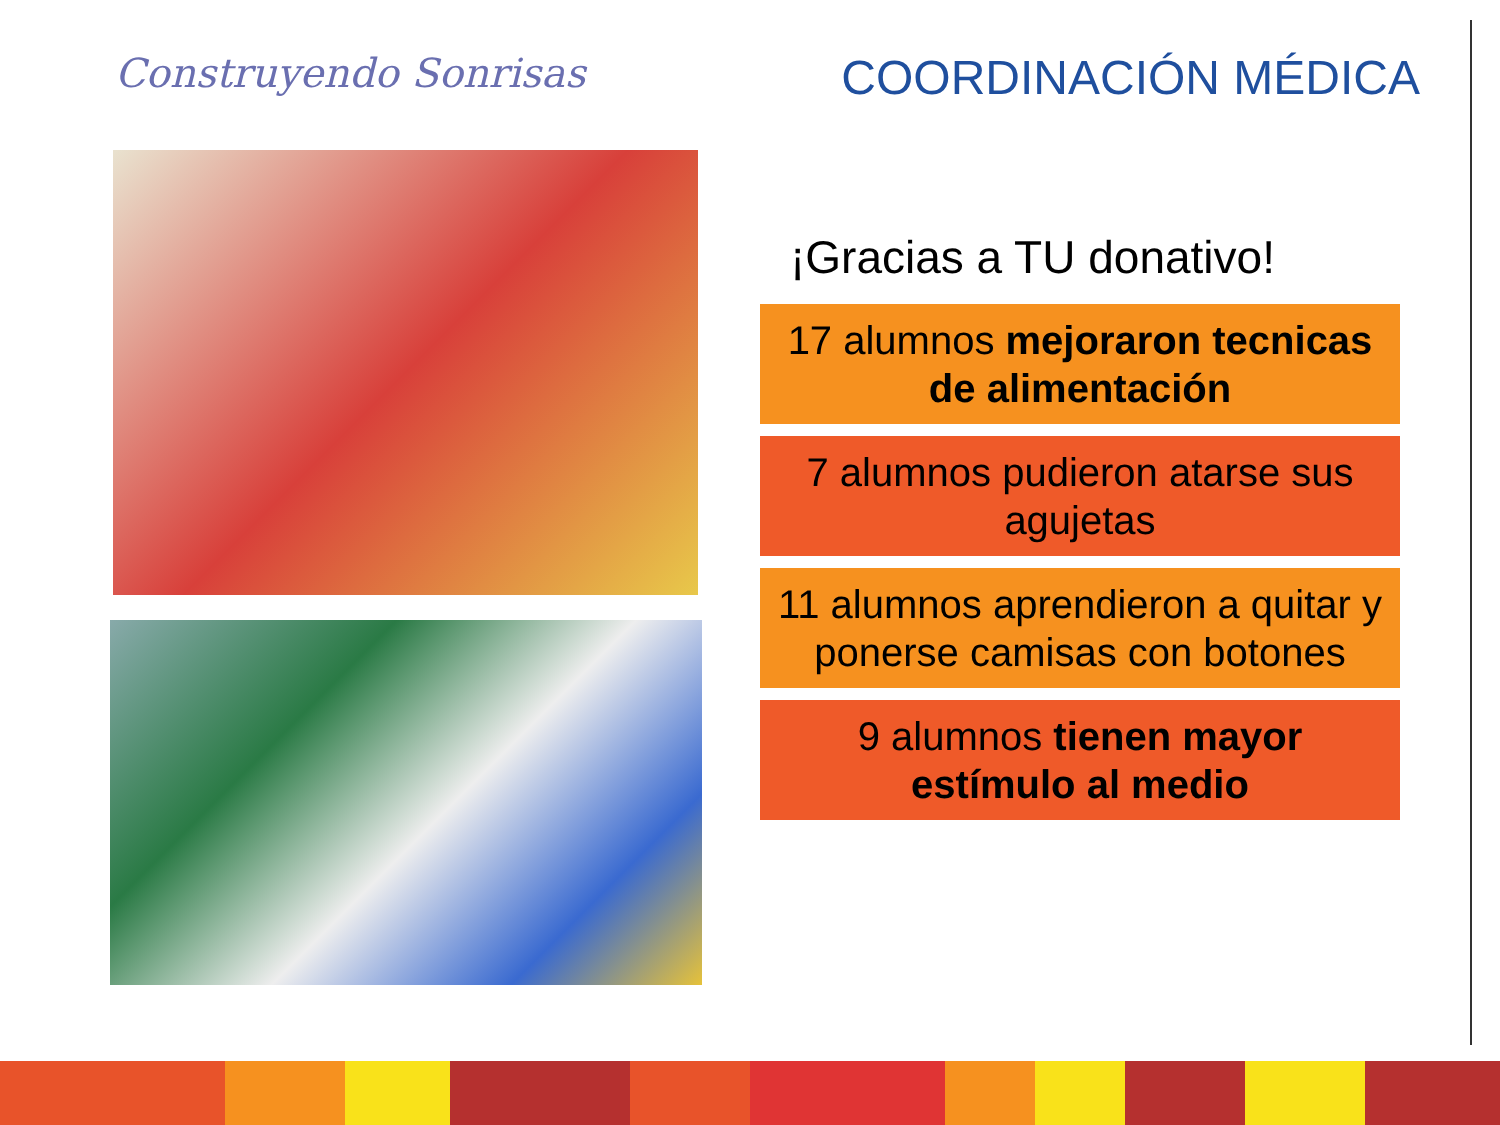Construyendo Sonrisas
COORDINACIÓN MÉDICA
¡Gracias a TU donativo!
17 alumnos mejoraron tecnicas de alimentación
7 alumnos pudieron atarse sus agujetas
11 alumnos aprendieron a quitar y ponerse camisas con botones
9 alumnos tienen mayor estímulo al medio